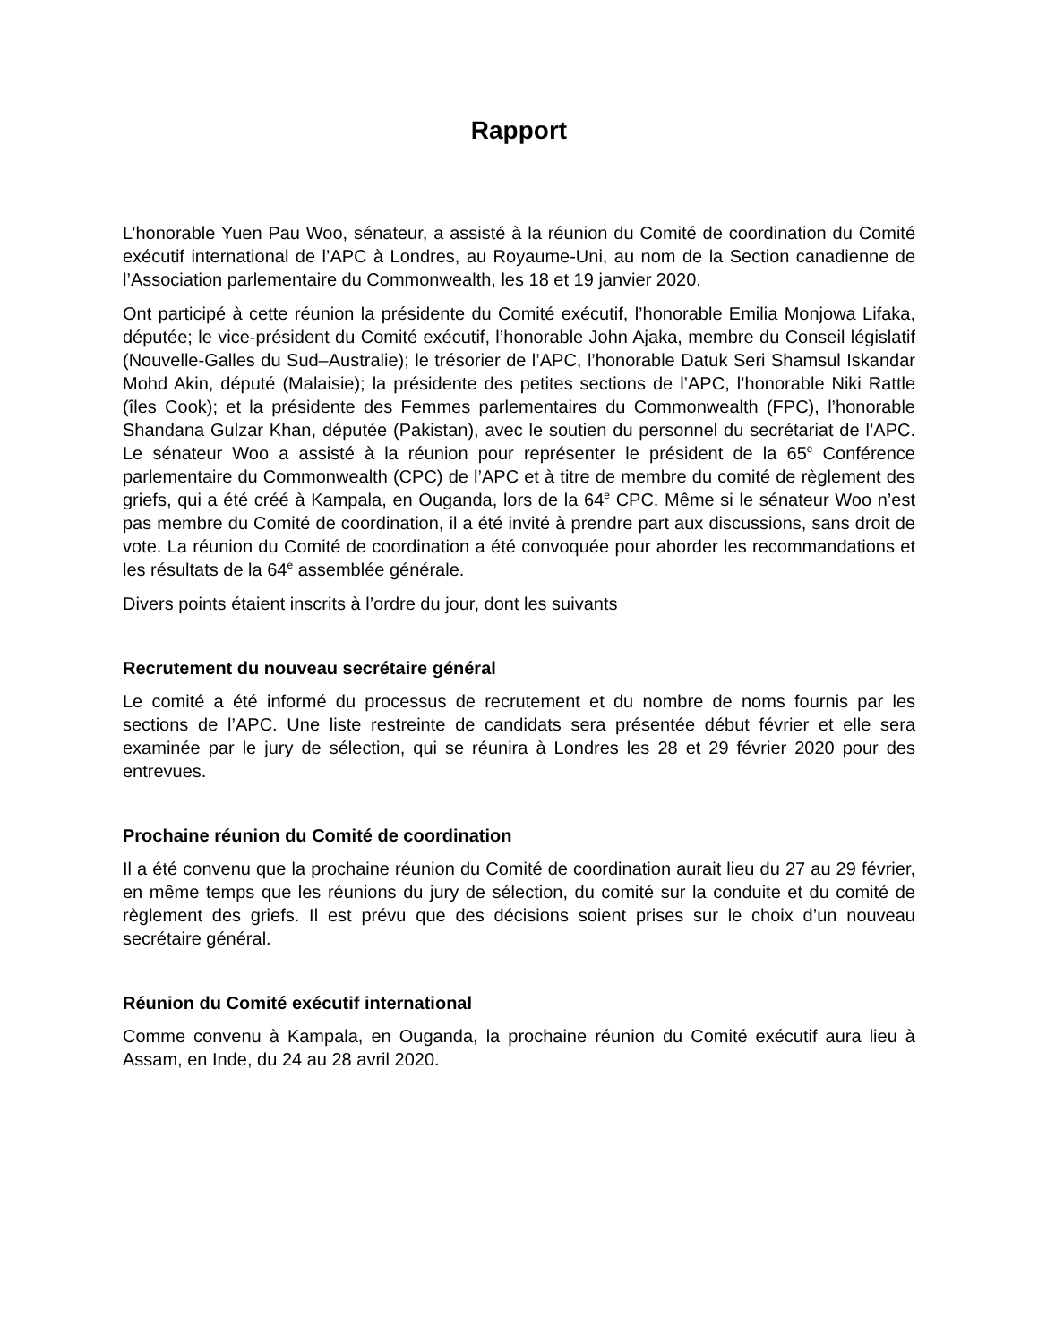Rapport
L’honorable Yuen Pau Woo, sénateur, a assisté à la réunion du Comité de coordination du Comité exécutif international de l’APC à Londres, au Royaume-Uni, au nom de la Section canadienne de l’Association parlementaire du Commonwealth, les 18 et 19 janvier 2020.
Ont participé à cette réunion la présidente du Comité exécutif, l’honorable Emilia Monjowa Lifaka, députée; le vice-président du Comité exécutif, l’honorable John Ajaka, membre du Conseil législatif (Nouvelle-Galles du Sud–Australie); le trésorier de l’APC, l’honorable Datuk Seri Shamsul Iskandar Mohd Akin, député (Malaisie); la présidente des petites sections de l’APC, l’honorable Niki Rattle (îles Cook); et la présidente des Femmes parlementaires du Commonwealth (FPC), l’honorable Shandana Gulzar Khan, députée (Pakistan), avec le soutien du personnel du secrétariat de l’APC. Le sénateur Woo a assisté à la réunion pour représenter le président de la 65<sup>e</sup> Conférence parlementaire du Commonwealth (CPC) de l’APC et à titre de membre du comité de règlement des griefs, qui a été créé à Kampala, en Ouganda, lors de la 64<sup>e</sup> CPC. Même si le sénateur Woo n’est pas membre du Comité de coordination, il a été invité à prendre part aux discussions, sans droit de vote. La réunion du Comité de coordination a été convoquée pour aborder les recommandations et les résultats de la 64<sup>e</sup> assemblée générale.
Divers points étaient inscrits à l’ordre du jour, dont les suivants
Recrutement du nouveau secrétaire général
Le comité a été informé du processus de recrutement et du nombre de noms fournis par les sections de l’APC. Une liste restreinte de candidats sera présentée début février et elle sera examinée par le jury de sélection, qui se réunira à Londres les 28 et 29 février 2020 pour des entrevues.
Prochaine réunion du Comité de coordination
Il a été convenu que la prochaine réunion du Comité de coordination aurait lieu du 27 au 29 février, en même temps que les réunions du jury de sélection, du comité sur la conduite et du comité de règlement des griefs. Il est prévu que des décisions soient prises sur le choix d’un nouveau secrétaire général.
Réunion du Comité exécutif international
Comme convenu à Kampala, en Ouganda, la prochaine réunion du Comité exécutif aura lieu à Assam, en Inde, du 24 au 28 avril 2020.